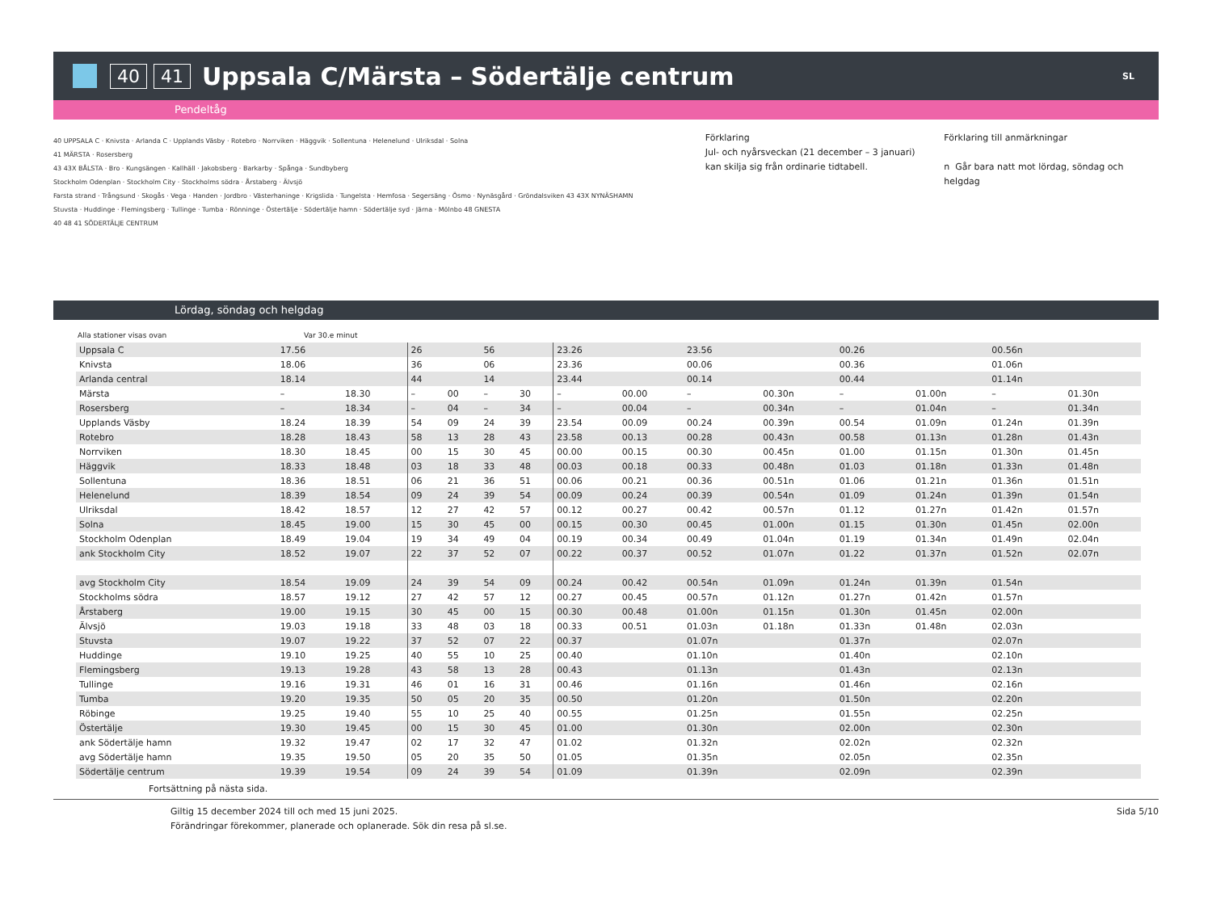40 41 Uppsala C/Märsta – Södertälje centrum SL
Pendeltåg
40 UPPSALA C · Knivsta · Arlanda C · Upplands Väsby · Rotebro · Norrviken · Häggvik · Sollentuna · Helenelund · Ulriksdal · Solna
41 MÄRSTA · Rosersberg
43 43X BÅLSTA · Bro · Kungsängen · Kallhäll · Jakobsberg · Barkarby · Spånga · Sundbyberg
Stockholm Odenplan · Stockholm City · Stockholms södra · Årstaberg · Älvsjö
Farsta strand · Trångsund · Skogås · Vega · Handen · Jordbro · Västerhaninge · Krigslida · Tungelsta · Hemfosa · Segersäng · Ösmo · Nynäsgård · Gröndalsviken 43 43X NYNÄSHAMN
Stuvsta · Huddinge · Flemingsberg · Tullinge · Tumba · Rönninge · Östertälje · Södertälje hamn · Södertälje syd · Järna · Mölnbo 48 GNESTA
40 48 41 SÖDERTÄLJE CENTRUM
Förklaring
Jul- och nyårsveckan (21 december – 3 januari) kan skilja sig från ordinarie tidtabell.
Förklaring till anmärkningar
n Går bara natt mot lördag, söndag och helgdag
Lördag, söndag och helgdag
Alla stationer visas ovan Var 30.e minut
| Uppsala C | 17.56 | | 26 | | 56 | | 23.26 | | 23.56 | | 00.26 | | 00.56n | |
| Knivsta | 18.06 | | 36 | | 06 | | 23.36 | | 00.06 | | 00.36 | | 01.06n | |
| Arlanda central | 18.14 | | 44 | | 14 | | 23.44 | | 00.14 | | 00.44 | | 01.14n | |
| Märsta | – | 18.30 | – | 00 | – | 30 | – | 00.00 | – | 00.30n | – | 01.00n | – | 01.30n |
| Rosersberg | – | 18.34 | – | 04 | – | 34 | – | 00.04 | – | 00.34n | – | 01.04n | – | 01.34n |
| Upplands Väsby | 18.24 | 18.39 | 54 | 09 | 24 | 39 | 23.54 | 00.09 | 00.24 | 00.39n | 00.54 | 01.09n | 01.24n | 01.39n |
| Rotebro | 18.28 | 18.43 | 58 | 13 | 28 | 43 | 23.58 | 00.13 | 00.28 | 00.43n | 00.58 | 01.13n | 01.28n | 01.43n |
| Norrviken | 18.30 | 18.45 | 00 | 15 | 30 | 45 | 00.00 | 00.15 | 00.30 | 00.45n | 01.00 | 01.15n | 01.30n | 01.45n |
| Häggvik | 18.33 | 18.48 | 03 | 18 | 33 | 48 | 00.03 | 00.18 | 00.33 | 00.48n | 01.03 | 01.18n | 01.33n | 01.48n |
| Sollentuna | 18.36 | 18.51 | 06 | 21 | 36 | 51 | 00.06 | 00.21 | 00.36 | 00.51n | 01.06 | 01.21n | 01.36n | 01.51n |
| Helenelund | 18.39 | 18.54 | 09 | 24 | 39 | 54 | 00.09 | 00.24 | 00.39 | 00.54n | 01.09 | 01.24n | 01.39n | 01.54n |
| Ulriksdal | 18.42 | 18.57 | 12 | 27 | 42 | 57 | 00.12 | 00.27 | 00.42 | 00.57n | 01.12 | 01.27n | 01.42n | 01.57n |
| Solna | 18.45 | 19.00 | 15 | 30 | 45 | 00 | 00.15 | 00.30 | 00.45 | 01.00n | 01.15 | 01.30n | 01.45n | 02.00n |
| Stockholm Odenplan | 18.49 | 19.04 | 19 | 34 | 49 | 04 | 00.19 | 00.34 | 00.49 | 01.04n | 01.19 | 01.34n | 01.49n | 02.04n |
| ank Stockholm City | 18.52 | 19.07 | 22 | 37 | 52 | 07 | 00.22 | 00.37 | 00.52 | 01.07n | 01.22 | 01.37n | 01.52n | 02.07n |
| avg Stockholm City | 18.54 | 19.09 | 24 | 39 | 54 | 09 | 00.24 | 00.42 | 00.54n | 01.09n | 01.24n | 01.39n | 01.54n | |
| Stockholms södra | 18.57 | 19.12 | 27 | 42 | 57 | 12 | 00.27 | 00.45 | 00.57n | 01.12n | 01.27n | 01.42n | 01.57n | |
| Årstaberg | 19.00 | 19.15 | 30 | 45 | 00 | 15 | 00.30 | 00.48 | 01.00n | 01.15n | 01.30n | 01.45n | 02.00n | |
| Älvsjö | 19.03 | 19.18 | 33 | 48 | 03 | 18 | 00.33 | 00.51 | 01.03n | 01.18n | 01.33n | 01.48n | 02.03n | |
| Stuvsta | 19.07 | 19.22 | 37 | 52 | 07 | 22 | 00.37 | | 01.07n | | 01.37n | | 02.07n | |
| Huddinge | 19.10 | 19.25 | 40 | 55 | 10 | 25 | 00.40 | | 01.10n | | 01.40n | | 02.10n | |
| Flemingsberg | 19.13 | 19.28 | 43 | 58 | 13 | 28 | 00.43 | | 01.13n | | 01.43n | | 02.13n | |
| Tullinge | 19.16 | 19.31 | 46 | 01 | 16 | 31 | 00.46 | | 01.16n | | 01.46n | | 02.16n | |
| Tumba | 19.20 | 19.35 | 50 | 05 | 20 | 35 | 00.50 | | 01.20n | | 01.50n | | 02.20n | |
| Röbinge | 19.25 | 19.40 | 55 | 10 | 25 | 40 | 00.55 | | 01.25n | | 01.55n | | 02.25n | |
| Östertälje | 19.30 | 19.45 | 00 | 15 | 30 | 45 | 01.00 | | 01.30n | | 02.00n | | 02.30n | |
| ank Södertälje hamn | 19.32 | 19.47 | 02 | 17 | 32 | 47 | 01.02 | | 01.32n | | 02.02n | | 02.32n | |
| avg Södertälje hamn | 19.35 | 19.50 | 05 | 20 | 35 | 50 | 01.05 | | 01.35n | | 02.05n | | 02.35n | |
| Södertälje centrum | 19.39 | 19.54 | 09 | 24 | 39 | 54 | 01.09 | | 01.39n | | 02.09n | | 02.39n | |
Fortsättning på nästa sida.
Giltig 15 december 2024 till och med 15 juni 2025.
Förändringar förekommer, planerade och oplanerade. Sök din resa på sl.se.
Sida 5/10